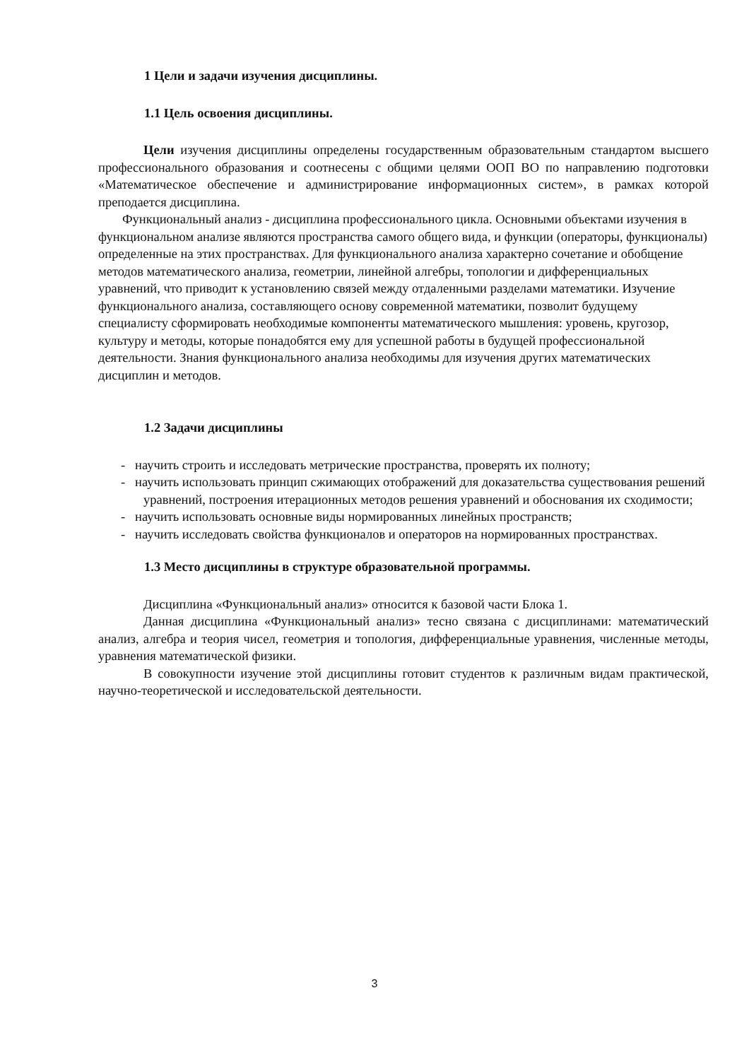1 Цели и задачи изучения дисциплины.
1.1 Цель освоения дисциплины.
Цели изучения дисциплины определены государственным образовательным стандартом высшего профессионального образования и соотнесены с общими целями ООП ВО по направлению подготовки «Математическое обеспечение и администрирование информационных систем», в рамках которой преподается дисциплина.
Функциональный анализ - дисциплина профессионального цикла. Основными объектами изучения в функциональном анализе являются пространства самого общего вида, и функции (операторы, функционалы) определенные на этих пространствах. Для функционального анализа характерно сочетание и обобщение методов математического анализа, геометрии, линейной алгебры, топологии и дифференциальных уравнений, что приводит к установлению связей между отдаленными разделами математики. Изучение функционального анализа, составляющего основу современной математики, позволит будущему специалисту сформировать необходимые компоненты математического мышления: уровень, кругозор, культуру и методы, которые понадобятся ему для успешной работы в будущей профессиональной деятельности. Знания функционального анализа необходимы для изучения других математических дисциплин и методов.
1.2 Задачи дисциплины
- научить строить и исследовать метрические пространства, проверять их полноту;
- научить использовать принцип сжимающих отображений для доказательства существования решений уравнений, построения итерационных методов решения уравнений и обоснования их сходимости;
- научить использовать основные виды нормированных линейных пространств;
- научить исследовать свойства функционалов и операторов на нормированных пространствах.
1.3 Место дисциплины в структуре образовательной программы.
Дисциплина «Функциональный анализ» относится к базовой части Блока 1.
Данная дисциплина «Функциональный анализ» тесно связана с дисциплинами: математический анализ, алгебра и теория чисел, геометрия и топология, дифференциальные уравнения, численные методы, уравнения математической физики.
В совокупности изучение этой дисциплины готовит студентов к различным видам практической, научно-теоретической и исследовательской деятельности.
3